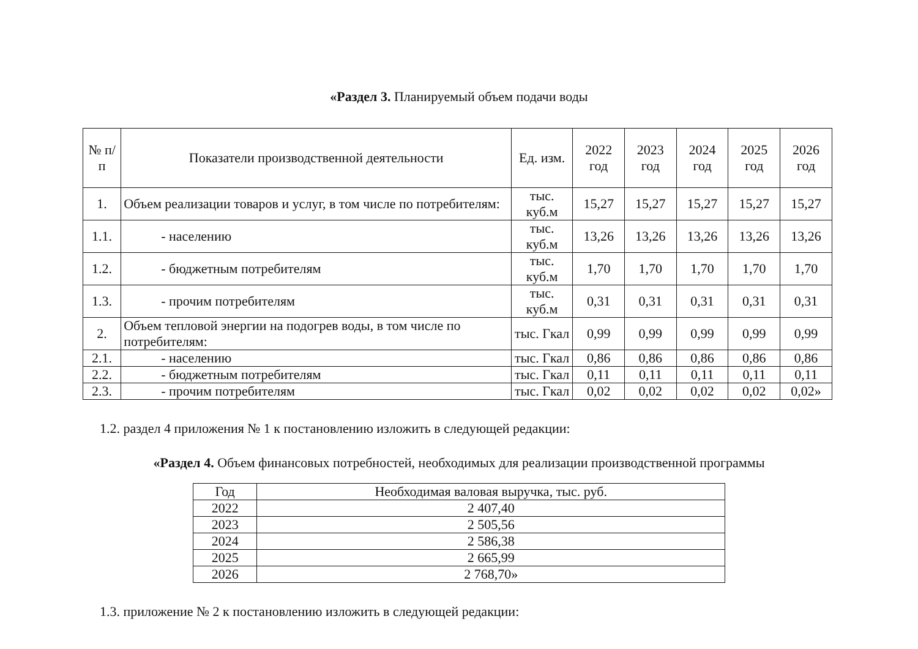«Раздел 3. Планируемый объем подачи воды
| № п/п | Показатели производственной деятельности | Ед. изм. | 2022 год | 2023 год | 2024 год | 2025 год | 2026 год |
| --- | --- | --- | --- | --- | --- | --- | --- |
| 1. | Объем реализации товаров и услуг, в том числе по потребителям: | тыс. куб.м | 15,27 | 15,27 | 15,27 | 15,27 | 15,27 |
| 1.1. | - населению | тыс. куб.м | 13,26 | 13,26 | 13,26 | 13,26 | 13,26 |
| 1.2. | - бюджетным потребителям | тыс. куб.м | 1,70 | 1,70 | 1,70 | 1,70 | 1,70 |
| 1.3. | - прочим потребителям | тыс. куб.м | 0,31 | 0,31 | 0,31 | 0,31 | 0,31 |
| 2. | Объем тепловой энергии на подогрев воды, в том числе по потребителям: | тыс. Гкал | 0,99 | 0,99 | 0,99 | 0,99 | 0,99 |
| 2.1. | - населению | тыс. Гкал | 0,86 | 0,86 | 0,86 | 0,86 | 0,86 |
| 2.2. | - бюджетным потребителям | тыс. Гкал | 0,11 | 0,11 | 0,11 | 0,11 | 0,11 |
| 2.3. | - прочим потребителям | тыс. Гкал | 0,02 | 0,02 | 0,02 | 0,02 | 0,02» |
1.2. раздел 4 приложения № 1 к постановлению изложить в следующей редакции:
«Раздел 4. Объем финансовых потребностей, необходимых для реализации производственной программы
| Год | Необходимая валовая выручка, тыс. руб. |
| --- | --- |
| 2022 | 2 407,40 |
| 2023 | 2 505,56 |
| 2024 | 2 586,38 |
| 2025 | 2 665,99 |
| 2026 | 2 768,70» |
1.3. приложение № 2 к постановлению изложить в следующей редакции: